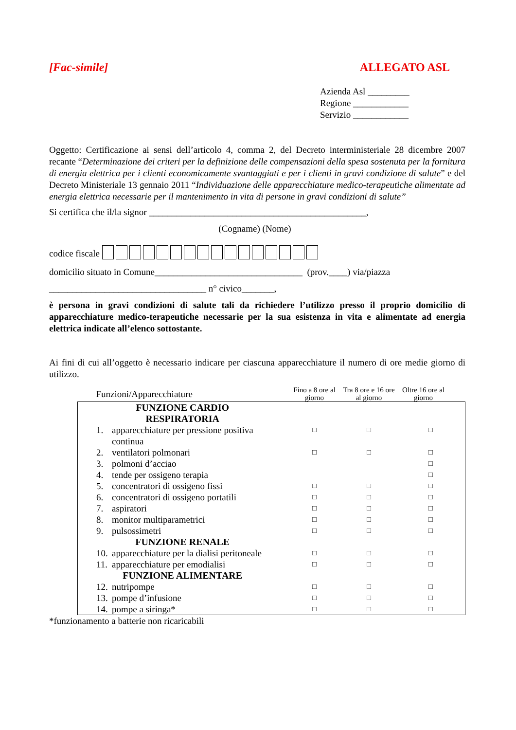[Fac-simile] ALLEGATO ASL
Azienda Asl _________
Regione ____________
Servizio ____________
Oggetto: Certificazione ai sensi dell’articolo 4, comma 2, del Decreto interministeriale 28 dicembre 2007 recante “Determinazione dei criteri per la definizione delle compensazioni della spesa sostenuta per la fornitura di energia elettrica per i clienti economicamente svantaggiati e per i clienti in gravi condizione di salute” e del Decreto Ministeriale 13 gennaio 2011 “Individuazione delle apparecchiature medico-terapeutiche alimentate ad energia elettrica necessarie per il mantenimento in vita di persone in gravi condizioni di salute”
Si certifica che il/la signor _______________________________________________,
(Cogname) (Nome)
codice fiscale
domicilio situato in Comune________________________________ (prov.____) via/piazza
__________________________________ n° civico_______,
è persona in gravi condizioni di salute tali da richiedere l’utilizzo presso il proprio domicilio di apparecchiature medico-terapeutiche necessarie per la sua esistenza in vita e alimentate ad energia elettrica indicate all’elenco sottostante.
Ai fini di cui all’oggetto è necessario indicare per ciascuna apparecchiature il numero di ore medie giorno di utilizzo.
| Funzioni/Apparecchiature | | Fino a 8 ore al giorno | Tra 8 ore e 16 ore al giorno | Oltre 16 ore al giorno |
| FUNZIONE CARDIO RESPIRATORIA | | | | |
| 1. | apparecchiature per pressione positiva continua | □ | □ | □ |
| 2. | ventilatori polmonari | □ | □ | □ |
| 3. | polmoni d’acciao | | | □ |
| 4. | tende per ossigeno terapia | | | □ |
| 5. | concentratori di ossigeno fissi | □ | □ | □ |
| 6. | concentratori di ossigeno portatili | □ | □ | □ |
| 7. | aspiratori | □ | □ | □ |
| 8. | monitor multiparametrici | □ | □ | □ |
| 9. | pulsossimetri | □ | □ | □ |
| FUNZIONE RENALE | | | | |
| 10. | apparecchiature per la dialisi peritoneale | □ | □ | □ |
| 11. | apparecchiature per emodialisi | □ | □ | □ |
| FUNZIONE ALIMENTARE | | | | |
| 12. | nutripompe | □ | □ | □ |
| 13. | pompe d’infusione | □ | □ | □ |
| 14. | pompe a siringa* | □ | □ | □ |
*funzionamento a batterie non ricaricabili